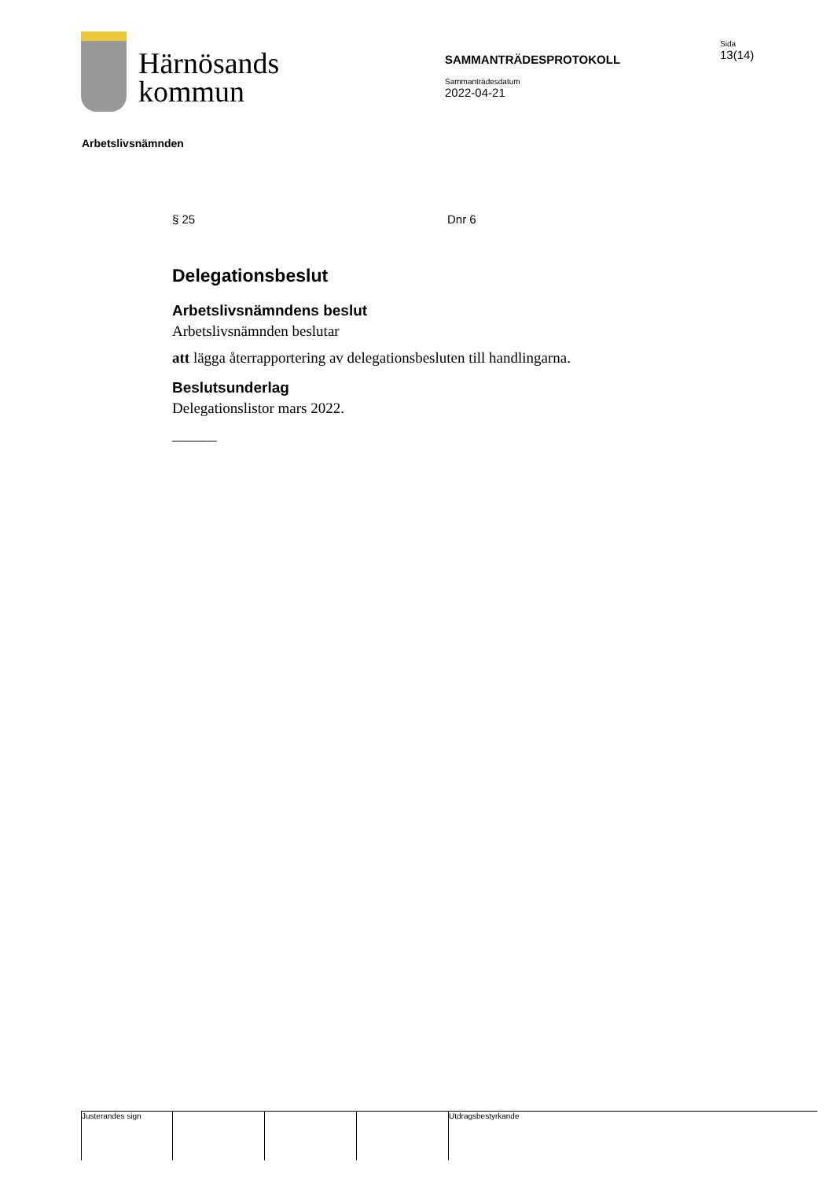Härnösands
kommun
SAMMANTRÄDESPROTOKOLL
Sammanträdesdatum
2022-04-21
Sida
13(14)
Arbetslivsnämnden
§ 25 Dnr 6
Delegationsbeslut
Arbetslivsnämndens beslut
Arbetslivsnämnden beslutar
att lägga återrapportering av delegationsbesluten till handlingarna.
Beslutsunderlag
Delegationslistor mars 2022.
______
Justerandes sign Utdragsbestyrkande